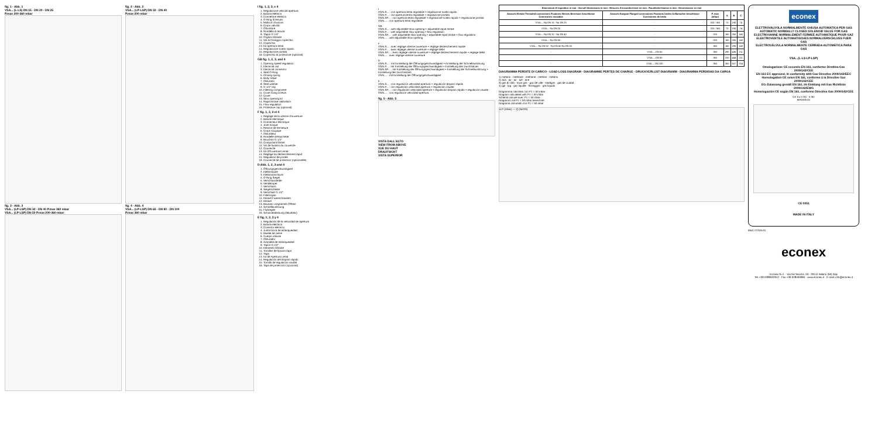fig. 1 - Abb. 1
VSA... (L-LS) DN 15 - DN 20 - DN 25
P.max 200-360 mbar
fig. 3 - Abb. 3
VSA... (LP-LSP) DN 32 - DN 40 P.max 360 mbar
VSA... (LP-LSP) DN 50 P.max 200-360 mbar
fig. 2 - Abb. 2
VSA... (LP-LSP) DN 32 - DN 40
P.max 200 mbar
fig. 4 - Abb. 4
VSA... (LP-LSP) DN 65 - DN 80 - DN 100
P.max 360 mbar
I fig. 1, 2, 3, e 4
1. Regolazione velocità apertura
2. Bobina elettrica
3. Connettore elettrico
4. O-Ring di tenuta
5. Molla di chiusura
6. Corpo valvola
7. Otturatore
8. Rondella di tenuta
9. Tappo G 1/4"
10. Organo filtrante
11. Viti di fissaggio coperchio
12. Coperchio
13. Kit apertura lenta
14. Regolazione scatto rapido
15. Regolazione portata
16. Coperchio di protezione (optional)
GB fig. 1, 2, 3, and 4
1. Opening speed regulation
2. Electrical coil
3. Electrical connector
4. Seal O-Ring
5. Closing spring
6. Body Valve
7. Obturator
8. Seal washer
9. G 1/4" cap
10. Filtering component
11. Cover fixing screws
12. Cover
13. Slow opening kit
14. Rapid stroke calibration
15. Flow regulation
16. Protective cap (optional)
F fig. 1, 2, 3 et 4
1. Réglage de la vitesse d'ouverture
2. Bobine électrique
3. Connecteur électrique
4. Joint torique
5. Ressort de fermeture
6. Corps soupape
7. Obturateur
8. Rondelle d'étanchéité
9. Bouchon G 1/4"
10. Composant filtrant
11. Vis de fixation du couvercle
12. Couvercle
13. Kit d'Ouverture Lente
14. Réglage du déclenchement rapid
15. Régulation de portée
16. Couvercle de protection (optionnelle)
D Abb. 1, 2, 3 und 4
1. Öffnungsgeschwindigkeit
2. Elektrospule
3. Elektroanschluss
4. O-Ring Siegel
5. Verschlussfeder
6. Ventilkörper
7. Verschluss
8. Siegelscheibe
9. Verschluß G 1/4"
10. Filterorgan
11. Deckel Fixierschrauben
12. Deckel
13. Bausatz Langsames Öffnen
14. Schnellauslösung
15. Flußregler
16. Schutzabdeckung (fakultativ)
E fig. 1, 2, 3 y 4
1. Regulación de la velocidad de apertura
2. Bobina eléctrica
3. Conector eléctrico
4. Junta tórica de estanqueidad
5. Muelle de cierre
6. Cuerpo válvula
7. Obturador
8. Arandela de estanqueidad
9. Tapón G 1/4"
10. Elemento filtrante
11. Tornillos de fijación tapa
12. Tapa
13. Kit de Apertura Lenta
14. Regulación del disparo rápido
15. Tornillo de regulación caudal
16. Tapa de protección (opcional)
I
VSALS... : con apertura lenta regolabile + regolazione scatto rapido
VSALP... : con apertura lenta regolabile + regolazione portata
VSALSP... : con apertura lenta regolabile + regolazione scatto rapido + regolazione portata
VSAL... : con apertura lenta regolabile
GB
VSALS... : with adjustable slow opening + adjustable rapid stroke
VSALP... : with adjustable slow opening + flow regulation
VSALSP... : with adjustable slow opening + adjustable rapid stroke + flow regulation
VSAL... : with adjustable slow opening
F
VSALS... : avec réglage vitesse ouverture + réglage déclenchement rapide
VSALP... : avec réglage vitesse ouverture + réglage débit
VSALSP... : avec réglage vitesse ouverture + réglage déclenchement rapide + réglage débit
VSAL... : avec réglage vitesse ouverture
D
VSALS... : mit Einstellung der Öffnungsgeschwindigkeit + Einstellung der Schnellauslösung
VSALP... : mit Einstellung der Öffnungsgeschwindigkeit + Einstellung des Durchsatzes
VSALSP... : mit Einstellung der Öffnungsgeschwindigkeit + Einstellung der Schnellauslösung + Einstellung des Durchsatzes
VSAL... : mit Einstellung der Öffnungsgeschwindigkeit
E
VSALS... : con regulación velocidad apertura + regulación disparo rápido
VSALP... : con regulación velocidad apertura + regulación caudal
VSALSP... : con regulación velocidad apertura + regulación disparo rápido + regulación caudal
VSAL... : con regulación velocidad apertura
fig. 5 - Abb. 5
VISTA DALL'ALTO
VIEW FROM ABOVE
VUE DU HAUT
DRAUFSICHT
VISTA SUPERIOR
| Dimensioni di ingombro in mm - Overall dimensions in mm - Mesures d'encombrement en mm - Raumbefarfmasse in mm - Dimensiones en mm | | | | | |
| --- | --- | --- | --- | --- | --- |
| Attacchi filettati Threaded connections Fixations filetees Betresste Anschlüsse Conexiones roscadas | Attacchi flangiati Flanged connections Fixations brides Geflanschte Anschlüsse Conexiones de brida | P. max (mbar) | A | B | C |
| VSAL... Rp DN 15 - Rp DN 20 | - | 200 / 360 | 70 | 190 | 74 |
| VSAL... Rp DN 25 | - | 200 / 360 | 70 | 190 | 74 |
| VSAL... Rp DN 32 - Rp DN 40 | - | 200 | 160 | 260 | 140 |
| VSAL... Rp DN 50 | - | 200 | 160 | 285 | 140 |
| VSAL... Rp DN 32 - Rp DN 40 Rp DN 50 | - | 360 | 160 | 285 | 140 |
| - | VSAL... DN 65 | 360 | 290 | 436 | 211 |
| - | VSAL... DN 80 | 360 | 310 | 444 | 211 |
| - | VSAL... DN 100 | 360 | 350 | 507 | 254 |
DIAGRAMMA PERDITE DI CARICO - LOAD LOSS DIAGRAM - DIAGRAMME PERTES DE CHARGE - DRUCKVERLUST-DIAGRAMM - DIAGRAMMA PERDIDAS DA CARGA
1) metano - methane - méthane - methan - metano
2) aria - air - air - luft - aire
3) gas di città - town gas - gaz de ville - stadtgas - gas de ciudad
4) gpl - lpg - gaz liquide - flüssiggas - gas liquido
Diagramma calcolato con P1 = 50 mbar
Diagram calculated with P1 = 50 mbar
Schéma calculé avec P1 = 50 mbar
Diagramm mit P1 = 50 mbar berechnet
Diagrama calculado con P1 = 50 mbar
Δ P (mbar) — Q (Nm³/h)
econex
ELETTROVALVOLA NORMALMENTE CHIUSA AUTOMATICA PER GAS
AUTOMATIC NORMALLY CLOSED SOLENOID VALVE FOR GAS
ELECTROVANNE NORMALEMENT FERMEE AUTOMATIQUE POUR GAZ
ELEKTROVENTILE AUTOMATISCHES NORMALVERSCHLUSS FUER GAS
ELECTROVÁLVULA NORMALMENTE CERRADA AUTOMÁTICA PARA GAS
VSA...(L-LS-LP-LSP)
Omologazione CE secondo EN 161, conforme Direttiva Gas 2009/142/CEE
EN 161 EC approved, in conformity with Gas Directive 2009/142/EEC
Homologation CE selon EN 161, conforme à la Directive Gaz 2009/142/CEE
EG-Zulassung gemäß EN 161, Im Einklang mit Gas Richtlinie 2009/142/EWG
Homologación CE según EN 161, conforme Directiva Gas 2009/142/CEE
CE Ex II 3G - II 3D
MADAS-01
CE 0051
MADE IN ITALY
Mod. IT/245.01
econex
Econex S.r.l. - Via De Sanctis, 53 - 20141 Milano (MI) Italy
Tel. +39 0289502912 - Fax +39 028463084 - www.econex.it - E-mail: info@econex.it